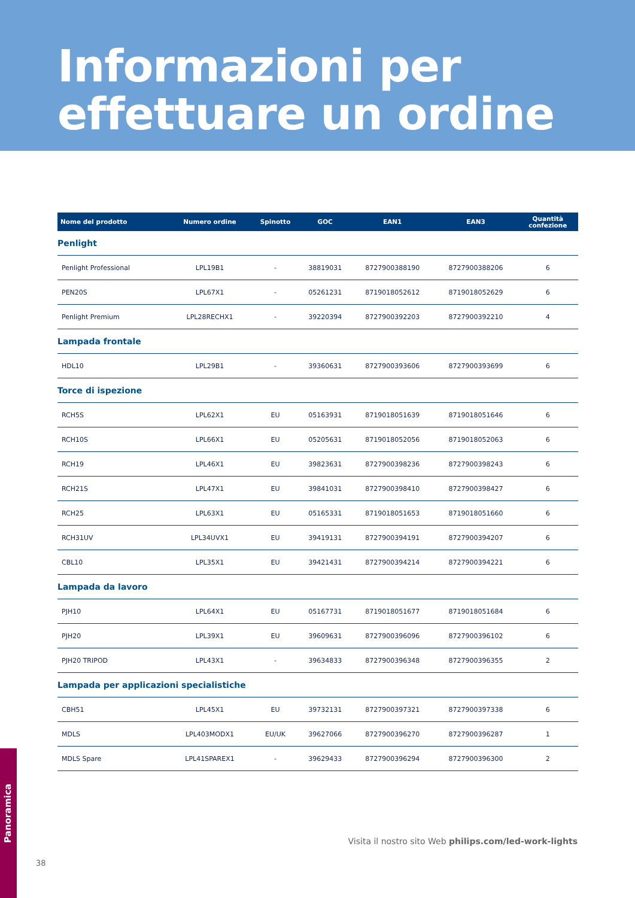Informazioni per
effettuare un ordine
| Nome del prodotto | Numero ordine | Spinotto | GOC | EAN1 | EAN3 | Quantità confezione |
| --- | --- | --- | --- | --- | --- | --- |
| Penlight | | | | | | |
| Penlight Professional | LPL19B1 | - | 38819031 | 8727900388190 | 8727900388206 | 6 |
| PEN20S | LPL67X1 | - | 05261231 | 8719018052612 | 8719018052629 | 6 |
| Penlight Premium | LPL28RECHX1 | - | 39220394 | 8727900392203 | 8727900392210 | 4 |
| Lampada frontale | | | | | | |
| HDL10 | LPL29B1 | - | 39360631 | 8727900393606 | 8727900393699 | 6 |
| Torce di ispezione | | | | | | |
| RCH5S | LPL62X1 | EU | 05163931 | 8719018051639 | 8719018051646 | 6 |
| RCH10S | LPL66X1 | EU | 05205631 | 8719018052056 | 8719018052063 | 6 |
| RCH19 | LPL46X1 | EU | 39823631 | 8727900398236 | 8727900398243 | 6 |
| RCH21S | LPL47X1 | EU | 39841031 | 8727900398410 | 8727900398427 | 6 |
| RCH25 | LPL63X1 | EU | 05165331 | 8719018051653 | 8719018051660 | 6 |
| RCH31UV | LPL34UVX1 | EU | 39419131 | 8727900394191 | 8727900394207 | 6 |
| CBL10 | LPL35X1 | EU | 39421431 | 8727900394214 | 8727900394221 | 6 |
| Lampada da lavoro | | | | | | |
| PJH10 | LPL64X1 | EU | 05167731 | 8719018051677 | 8719018051684 | 6 |
| PJH20 | LPL39X1 | EU | 39609631 | 8727900396096 | 8727900396102 | 6 |
| PJH20 TRIPOD | LPL43X1 | - | 39634833 | 8727900396348 | 8727900396355 | 2 |
| Lampada per applicazioni specialistiche | | | | | | |
| CBH51 | LPL45X1 | EU | 39732131 | 8727900397321 | 8727900397338 | 6 |
| MDLS | LPL403MODX1 | EU/UK | 39627066 | 8727900396270 | 8727900396287 | 1 |
| MDLS Spare | LPL41SPAREX1 | - | 39629433 | 8727900396294 | 8727900396300 | 2 |
Visita il nostro sito Web philips.com/led-work-lights
Panoramica
38